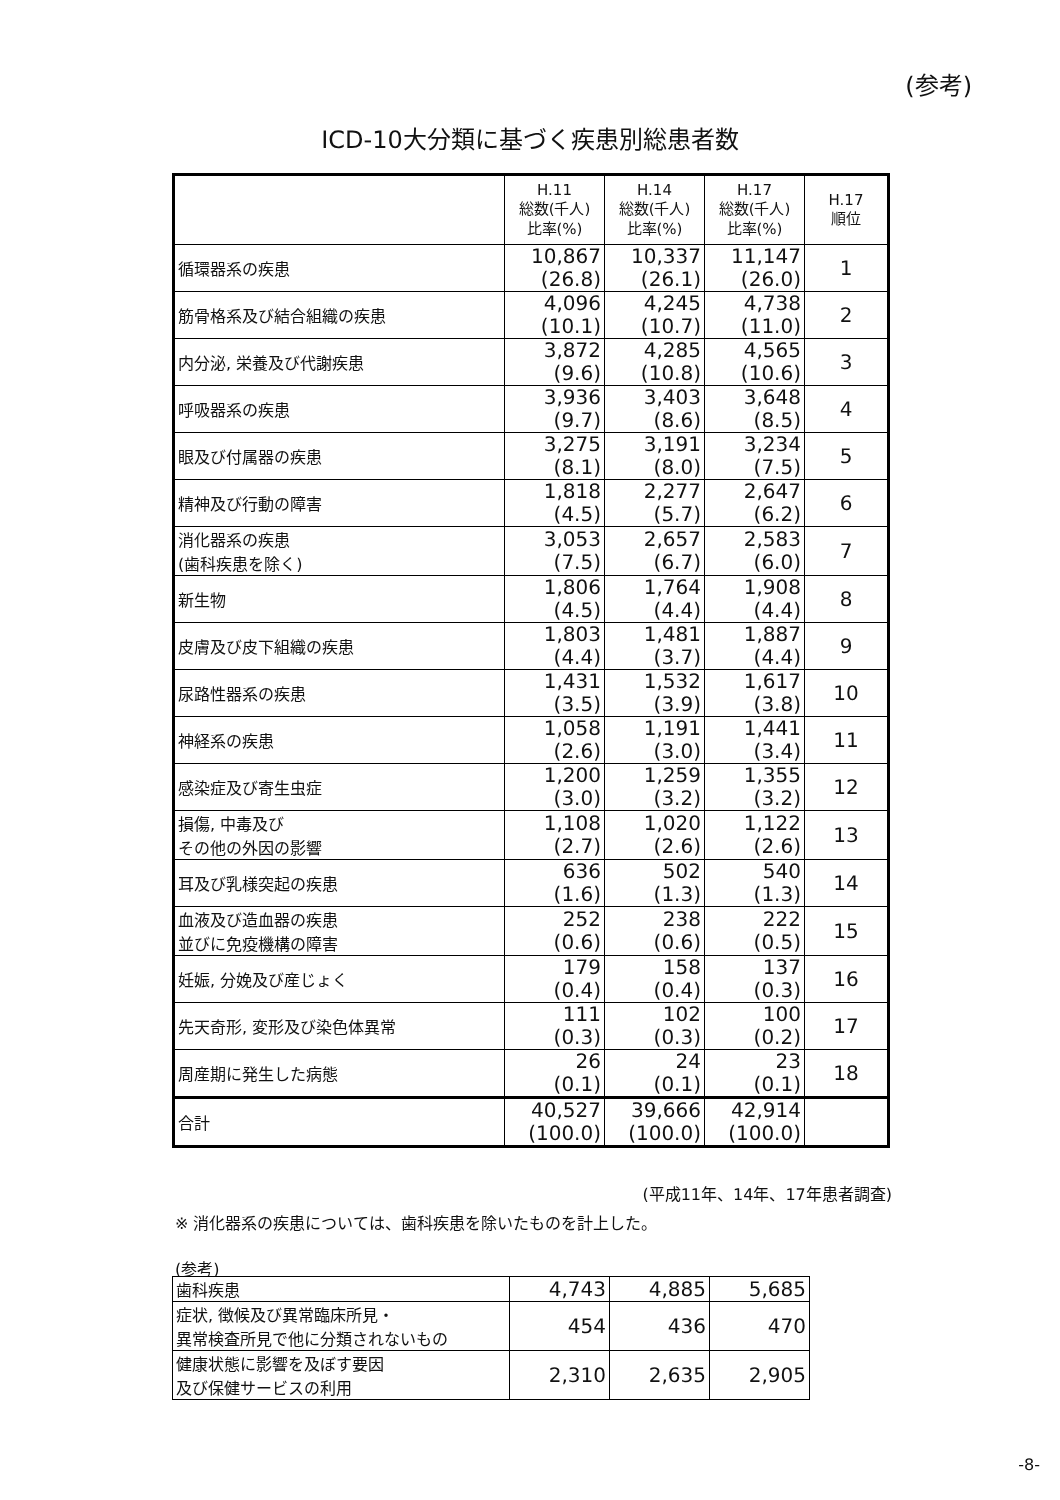(参考)
ICD-10大分類に基づく疾患別総患者数
| | H.11 総数(千人) 比率(%) | H.14 総数(千人) 比率(%) | H.17 総数(千人) 比率(%) | H.17 順位 |
| --- | --- | --- | --- | --- |
| 循環器系の疾患 | 10,867 (26.8) | 10,337 (26.1) | 11,147 (26.0) | 1 |
| 筋骨格系及び結合組織の疾患 | 4,096 (10.1) | 4,245 (10.7) | 4,738 (11.0) | 2 |
| 内分泌, 栄養及び代謝疾患 | 3,872 (9.6) | 4,285 (10.8) | 4,565 (10.6) | 3 |
| 呼吸器系の疾患 | 3,936 (9.7) | 3,403 (8.6) | 3,648 (8.5) | 4 |
| 眼及び付属器の疾患 | 3,275 (8.1) | 3,191 (8.0) | 3,234 (7.5) | 5 |
| 精神及び行動の障害 | 1,818 (4.5) | 2,277 (5.7) | 2,647 (6.2) | 6 |
| 消化器系の疾患 (歯科疾患を除く) | 3,053 (7.5) | 2,657 (6.7) | 2,583 (6.0) | 7 |
| 新生物 | 1,806 (4.5) | 1,764 (4.4) | 1,908 (4.4) | 8 |
| 皮膚及び皮下組織の疾患 | 1,803 (4.4) | 1,481 (3.7) | 1,887 (4.4) | 9 |
| 尿路性器系の疾患 | 1,431 (3.5) | 1,532 (3.9) | 1,617 (3.8) | 10 |
| 神経系の疾患 | 1,058 (2.6) | 1,191 (3.0) | 1,441 (3.4) | 11 |
| 感染症及び寄生虫症 | 1,200 (3.0) | 1,259 (3.2) | 1,355 (3.2) | 12 |
| 損傷, 中毒及び その他の外因の影響 | 1,108 (2.7) | 1,020 (2.6) | 1,122 (2.6) | 13 |
| 耳及び乳様突起の疾患 | 636 (1.6) | 502 (1.3) | 540 (1.3) | 14 |
| 血液及び造血器の疾患 並びに免疫機構の障害 | 252 (0.6) | 238 (0.6) | 222 (0.5) | 15 |
| 妊娠, 分娩及び産じょく | 179 (0.4) | 158 (0.4) | 137 (0.3) | 16 |
| 先天奇形, 変形及び染色体異常 | 111 (0.3) | 102 (0.3) | 100 (0.2) | 17 |
| 周産期に発生した病態 | 26 (0.1) | 24 (0.1) | 23 (0.1) | 18 |
| 合計 | 40,527 (100.0) | 39,666 (100.0) | 42,914 (100.0) | |
(平成11年、14年、17年患者調査)
※ 消化器系の疾患については、歯科疾患を除いたものを計上した。
(参考)
| 歯科疾患 | 4,743 | 4,885 | 5,685 |
| 症状, 徴候及び異常臨床所見・ 異常検査所見で他に分類されないもの | 454 | 436 | 470 |
| 健康状態に影響を及ぼす要因 及び保健サービスの利用 | 2,310 | 2,635 | 2,905 |
-8-